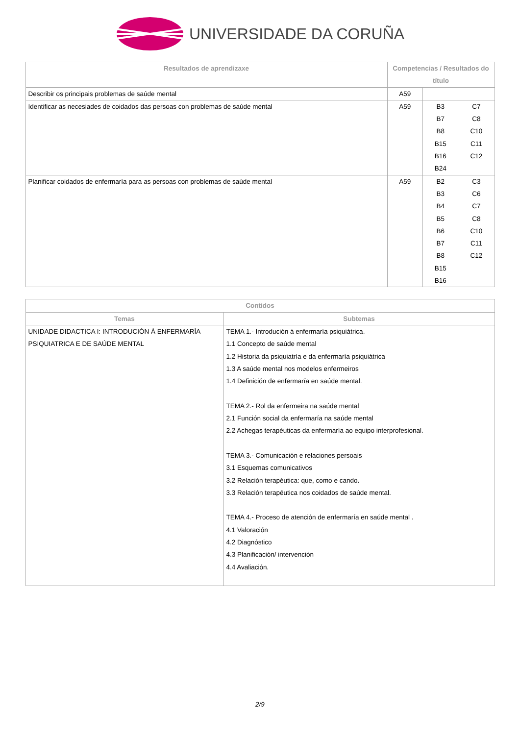UNIVERSIDADE DA CORUÑA
| Resultados de aprendizaxe | Competencias / Resultados do título | | |
| --- | --- | --- | --- |
| Describir os principais problemas de saúde mental | A59 | | |
| Identificar as necesiades de coidados das persoas con problemas de saúde mental | A59 | B3 B7 B8 B15 B16 B24 | C7 C8 C10 C11 C12 |
| Planificar coidados de enfermaría para as persoas con problemas de saúde mental | A59 | B2 B3 B4 B5 B6 B7 B8 B15 B16 | C3 C6 C7 C8 C10 C11 C12 |
| Contidos | |
| --- | --- |
| Temas | Subtemas |
| UNIDADE DIDACTICA I: INTRODUCIÓN Á ENFERMARÍA PSIQUIATRICA E DE SAÚDE MENTAL | TEMA 1.- Introdución á enfermaría psiquiátrica. 1.1 Concepto de saúde mental 1.2 Historia da psiquiatría e da enfermaría psiquiátrica 1.3 A saúde mental nos modelos enfermeiros 1.4 Definición de enfermaría en saúde mental. TEMA 2.- Rol da enfermeira na saúde mental 2.1 Función social da enfermaría na saúde mental 2.2 Achegas terapéuticas da enfermaría ao equipo interprofesional. TEMA 3.- Comunicación e relaciones persoais 3.1 Esquemas comunicativos 3.2 Relación terapéutica: que, como e cando. 3.3 Relación terapéutica nos coidados de saúde mental. TEMA 4.- Proceso de atención de enfermaría en saúde mental . 4.1 Valoración 4.2 Diagnóstico 4.3 Planificación/ intervención 4.4 Avaliación. |
2/9